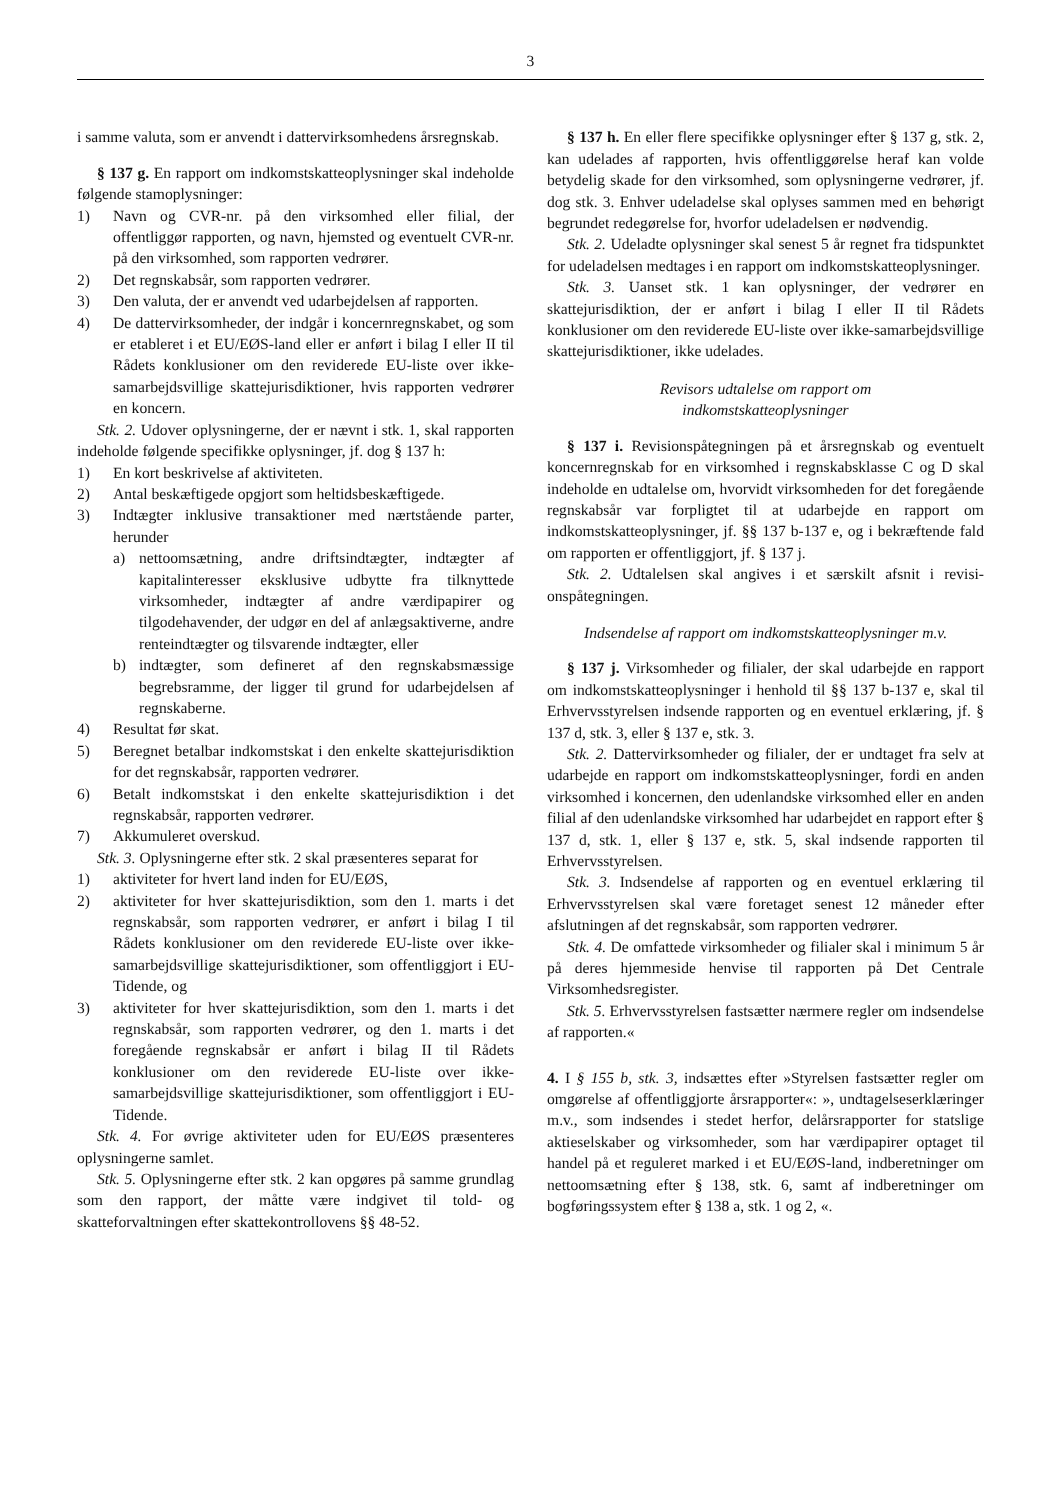3
i samme valuta, som er anvendt i dattervirksomhedens års­regnskab.
§ 137 g. En rapport om indkomstskatteoplysninger skal indeholde følgende stamoplysninger:
1) Navn og CVR-nr. på den virksomhed eller filial, der offentliggør rapporten, og navn, hjemsted og eventuelt CVR-nr. på den virksomhed, som rapporten vedrører.
2) Det regnskabsår, som rapporten vedrører.
3) Den valuta, der er anvendt ved udarbejdelsen af rappor­ten.
4) De dattervirksomheder, der indgår i koncernregnskabet, og som er etableret i et EU/EØS-land eller er anført i bilag I eller II til Rådets konklusioner om den revidere­de EU-liste over ikke-samarbejdsvillige skattejurisdik­tioner, hvis rapporten vedrører en koncern.
Stk. 2. Udover oplysningerne, der er nævnt i stk. 1, skal rapporten indeholde følgende specifikke oplysninger, jf. dog § 137 h:
1) En kort beskrivelse af aktiviteten.
2) Antal beskæftigede opgjort som heltidsbeskæftigede.
3) Indtægter inklusive transaktioner med nærtstående par­ter, herunder
a) nettoomsætning, andre driftsindtægter, indtægter af kapitalinteresser eksklusive udbytte fra tilknyttede virksomheder, indtægter af andre værdipapirer og tilgodehavender, der udgør en del af anlægsaktiver­ne, andre renteindtægter og tilsvarende indtægter, eller
b) indtægter, som defineret af den regnskabsmæssige begrebsramme, der ligger til grund for udarbejdel­sen af regnskaberne.
4) Resultat før skat.
5) Beregnet betalbar indkomstskat i den enkelte skatteju­risdiktion for det regnskabsår, rapporten vedrører.
6) Betalt indkomstskat i den enkelte skattejurisdiktion i det regnskabsår, rapporten vedrører.
7) Akkumuleret overskud.
Stk. 3. Oplysningerne efter stk. 2 skal præsenteres separat for
1) aktiviteter for hvert land inden for EU/EØS,
2) aktiviteter for hver skattejurisdiktion, som den 1. marts i det regnskabsår, som rapporten vedrører, er anført i bilag I til Rådets konklusioner om den reviderede EU-liste over ikke-samarbejdsvillige skattejurisdiktio­ner, som offentliggjort i EU-Tidende, og
3) aktiviteter for hver skattejurisdiktion, som den 1. marts i det regnskabsår, som rapporten vedrører, og den 1. marts i det foregående regnskabsår er anført i bilag II til Rådets konklusioner om den reviderede EU-lis­te over ikke-samarbejdsvillige skattejurisdiktioner, som offentliggjort i EU-Tidende.
Stk. 4. For øvrige aktiviteter uden for EU/EØS præsente­res oplysningerne samlet.
Stk. 5. Oplysningerne efter stk. 2 kan opgøres på samme grundlag som den rapport, der måtte være indgivet til told- og skatteforvaltningen efter skattekontrollovens §§ 48-52.
§ 137 h. En eller flere specifikke oplysninger efter § 137 g, stk. 2, kan udelades af rapporten, hvis offentliggørelse heraf kan volde betydelig skade for den virksomhed, som oplysningerne vedrører, jf. dog stk. 3. Enhver udeladelse skal oplyses sammen med en behørigt begrundet redegørelse for, hvorfor udeladelsen er nødvendig.
Stk. 2. Udeladte oplysninger skal senest 5 år regnet fra tidspunktet for udeladelsen medtages i en rapport om ind­komstskatteoplysninger.
Stk. 3. Uanset stk. 1 kan oplysninger, der vedrører en skattejurisdiktion, der er anført i bilag I eller II til Rådets konklusioner om den reviderede EU-liste over ikke-samar­bejdsvillige skattejurisdiktioner, ikke udelades.
Revisors udtalelse om rapport om
indkomstskatteoplysninger
§ 137 i. Revisionspåtegningen på et årsregnskab og even­tuelt koncernregnskab for en virksomhed i regnskabsklasse C og D skal indeholde en udtalelse om, hvorvidt virksom­heden for det foregående regnskabsår var forpligtet til at udarbejde en rapport om indkomstskatteoplysninger, jf. §§ 137 b-137 e, og i bekræftende fald om rapporten er offent­liggjort, jf. § 137 j.
Stk. 2. Udtalelsen skal angives i et særskilt afsnit i revisi­onspåtegningen.
Indsendelse af rapport om indkomstskatteoplysninger m.v.
§ 137 j. Virksomheder og filialer, der skal udarbejde en rapport om indkomstskatteoplysninger i henhold til §§ 137 b-137 e, skal til Erhvervsstyrelsen indsende rapporten og en eventuel erklæring, jf. § 137 d, stk. 3, eller § 137 e, stk. 3.
Stk. 2. Dattervirksomheder og filialer, der er undtaget fra selv at udarbejde en rapport om indkomstskatteoplysninger, fordi en anden virksomhed i koncernen, den udenlandske virksomhed eller en anden filial af den udenlandske virk­somhed har udarbejdet en rapport efter § 137 d, stk. 1, eller § 137 e, stk. 5, skal indsende rapporten til Erhvervsstyrel­sen.
Stk. 3. Indsendelse af rapporten og en eventuel erklæring til Erhvervsstyrelsen skal være foretaget senest 12 måneder efter afslutningen af det regnskabsår, som rapporten vedrø­rer.
Stk. 4. De omfattede virksomheder og filialer skal i mini­mum 5 år på deres hjemmeside henvise til rapporten på Det Centrale Virksomhedsregister.
Stk. 5. Erhvervsstyrelsen fastsætter nærmere regler om indsendelse af rapporten.«
4. I § 155 b, stk. 3, indsættes efter »Styrelsen fastsætter regler om omgørelse af offentliggjorte årsrapporter«: », und­tagelseserklæringer m.v., som indsendes i stedet herfor, de­lårsrapporter for statslige aktieselskaber og virksomheder, som har værdipapirer optaget til handel på et reguleret mar­ked i et EU/EØS-land, indberetninger om nettoomsætning efter § 138, stk. 6, samt af indberetninger om bogføringssy­stem efter § 138 a, stk. 1 og 2, «.